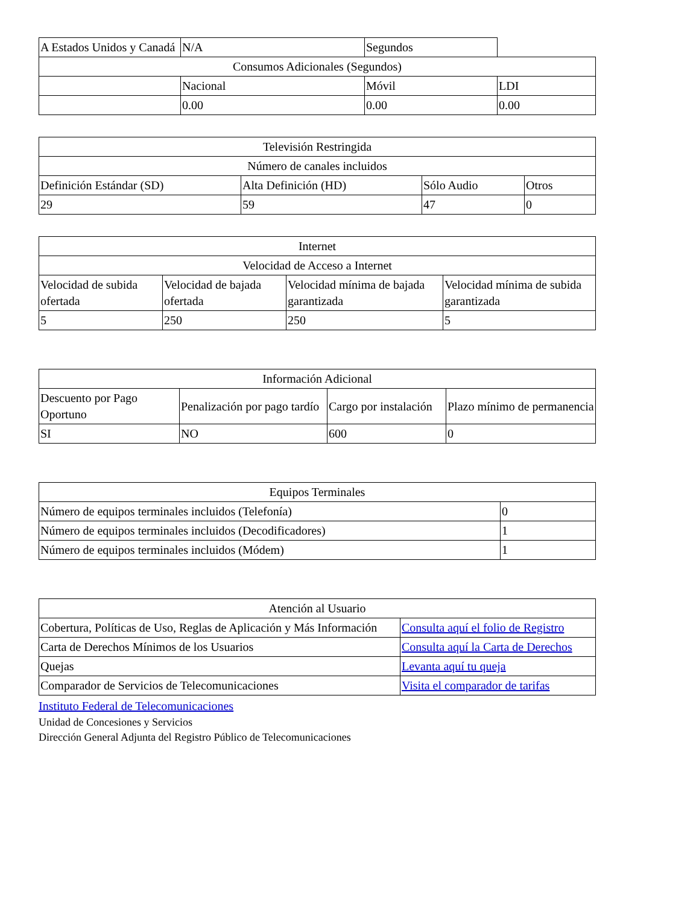| A Estados Unidos y Canadá | N/A | Segundos | |
| Consumos Adicionales (Segundos) | | | |
| | Nacional | Móvil | LDI |
| | 0.00 | 0.00 | 0.00 |
| Televisión Restringida | | | |
| --- | --- | --- | --- |
| Número de canales incluidos | | | |
| Definición Estándar (SD) | Alta Definición (HD) | Sólo Audio | Otros |
| 29 | 59 | 47 | 0 |
| Internet | | | |
| --- | --- | --- | --- |
| Velocidad de Acceso a Internet | | | |
| Velocidad de subida ofertada | Velocidad de bajada ofertada | Velocidad mínima de bajada garantizada | Velocidad mínima de subida garantizada |
| 5 | 250 | 250 | 5 |
| Información Adicional | | | |
| --- | --- | --- | --- |
| Descuento por Pago Oportuno | Penalización por pago tardío | Cargo por instalación | Plazo mínimo de permanencia |
| SI | NO | 600 | 0 |
| Equipos Terminales | |
| --- | --- |
| Número de equipos terminales incluidos (Telefonía) | 0 |
| Número de equipos terminales incluidos (Decodificadores) | 1 |
| Número de equipos terminales incluidos (Módem) | 1 |
| Atención al Usuario | |
| --- | --- |
| Cobertura, Políticas de Uso, Reglas de Aplicación y Más Información | Consulta aquí el folio de Registro |
| Carta de Derechos Mínimos de los Usuarios | Consulta aquí la Carta de Derechos |
| Quejas | Levanta aquí tu queja |
| Comparador de Servicios de Telecomunicaciones | Visita el comparador de tarifas |
Instituto Federal de Telecomunicaciones
Unidad de Concesiones y Servicios
Dirección General Adjunta del Registro Público de Telecomunicaciones